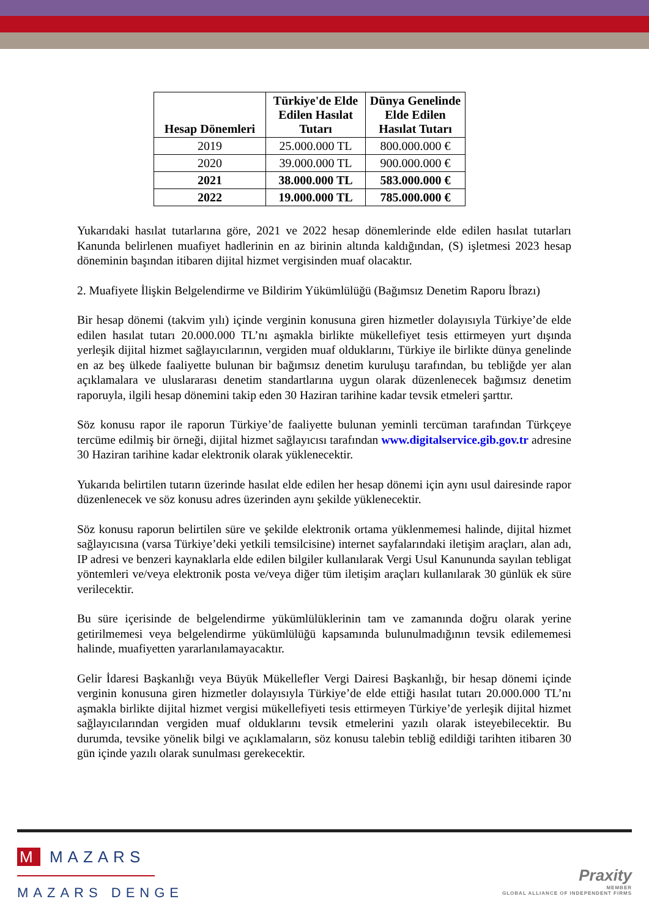| Hesap Dönemleri | Türkiye'de Elde Edilen Hasılat Tutarı | Dünya Genelinde Elde Edilen Hasılat Tutarı |
| --- | --- | --- |
| 2019 | 25.000.000 TL | 800.000.000 € |
| 2020 | 39.000.000 TL | 900.000.000 € |
| 2021 | 38.000.000 TL | 583.000.000 € |
| 2022 | 19.000.000 TL | 785.000.000 € |
Yukarıdaki hasılat tutarlarına göre, 2021 ve 2022 hesap dönemlerinde elde edilen hasılat tutarları Kanunda belirlenen muafiyet hadlerinin en az birinin altında kaldığından, (S) işletmesi 2023 hesap döneminin başından itibaren dijital hizmet vergisinden muaf olacaktır.
2. Muafiyete İlişkin Belgelendirme ve Bildirim Yükümlülüğü (Bağımsız Denetim Raporu İbrazı)
Bir hesap dönemi (takvim yılı) içinde verginin konusuna giren hizmetler dolayısıyla Türkiye’de elde edilen hasılat tutarı 20.000.000 TL’nı aşmakla birlikte mükellefiyet tesis ettirmeyen yurt dışında yerleşik dijital hizmet sağlayıcılarının, vergiden muaf olduklarını, Türkiye ile birlikte dünya genelinde en az beş ülkede faaliyette bulunan bir bağımsız denetim kuruluşu tarafından, bu tebliğde yer alan açıklamalara ve uluslararası denetim standartlarına uygun olarak düzenlenecek bağımsız denetim raporuyla, ilgili hesap dönemini takip eden 30 Haziran tarihine kadar tevsik etmeleri şarttır.
Söz konusu rapor ile raporun Türkiye’de faaliyette bulunan yeminli tercüman tarafından Türkçeye tercüme edilmiş bir örneği, dijital hizmet sağlayıcısı tarafından www.digitalservice.gib.gov.tr adresine 30 Haziran tarihine kadar elektronik olarak yüklenecektir.
Yukarıda belirtilen tutarın üzerinde hasılat elde edilen her hesap dönemi için aynı usul dairesinde rapor düzenlenecek ve söz konusu adres üzerinden aynı şekilde yüklenecektir.
Söz konusu raporun belirtilen süre ve şekilde elektronik ortama yüklenmemesi halinde, dijital hizmet sağlayıcısına (varsa Türkiye’deki yetkili temsilcisine) internet sayfalarındaki iletişim araçları, alan adı, IP adresi ve benzeri kaynaklarla elde edilen bilgiler kullanılarak Vergi Usul Kanununda sayılan tebligat yöntemleri ve/veya elektronik posta ve/veya diğer tüm iletişim araçları kullanılarak 30 günlük ek süre verilecektir.
Bu süre içerisinde de belgelendirme yükümlülüklerinin tam ve zamanında doğru olarak yerine getirilmemesi veya belgelendirme yükümlülüğü kapsamında bulunulmadığının tevsik edilememesi halinde, muafiyetten yararlanılamayacaktır.
Gelir İdaresi Başkanlığı veya Büyük Mükellefler Vergi Dairesi Başkanlığı, bir hesap dönemi içinde verginin konusuna giren hizmetler dolayısıyla Türkiye’de elde ettiği hasılat tutarı 20.000.000 TL’nı aşmakla birlikte dijital hizmet vergisi mükellefiyeti tesis ettirmeyen Türkiye’de yerleşik dijital hizmet sağlayıcılarından vergiden muaf olduklarını tevsik etmelerini yazılı olarak isteyebilecektir. Bu durumda, tevsike yönelik bilgi ve açıklamaların, söz konusu talebin tebliğ edildiği tarihten itibaren 30 gün içinde yazılı olarak sunulması gerekecektir.
M MAZARS
MAZARS DENGE
Praxity
MEMBER
GLOBAL ALLIANCE OF INDEPENDENT FIRMS